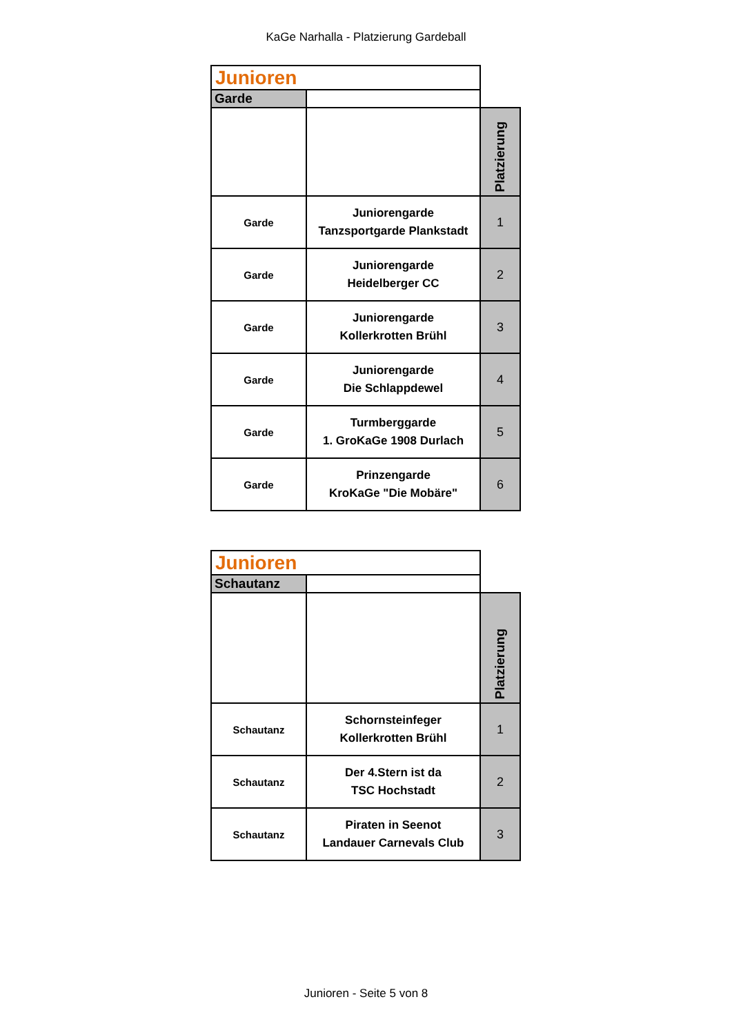KaGe Narhalla - Platzierung Gardeball
| Junioren | | |
| Garde | | |
| | | Platzierung |
| Garde | Juniorengarde Tanzsportgarde Plankstadt | 1 |
| Garde | Juniorengarde Heidelberger CC | 2 |
| Garde | Juniorengarde Kollerkrotten Brühl | 3 |
| Garde | Juniorengarde Die Schlappdewel | 4 |
| Garde | Turmberggarde 1. GroKaGe 1908 Durlach | 5 |
| Garde | Prinzengarde KroKaGe "Die Mobäre" | 6 |
| Junioren | | |
| Schautanz | | |
| | | Platzierung |
| Schautanz | Schornsteinfeger Kollerkrotten Brühl | 1 |
| Schautanz | Der 4.Stern ist da TSC Hochstadt | 2 |
| Schautanz | Piraten in Seenot Landauer Carnevals Club | 3 |
Junioren - Seite 5 von 8